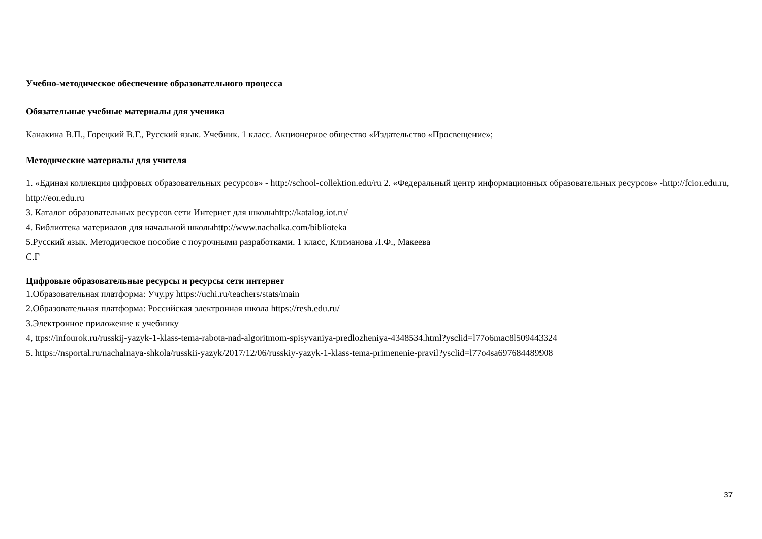Учебно-методическое обеспечение образовательного процесса
Обязательные учебные материалы для ученика
Канакина В.П., Горецкий В.Г., Русский язык. Учебник. 1 класс. Акционерное общество «Издательство «Просвещение»;
Методические материалы для учителя
1. «Единая коллекция цифровых образовательных ресурсов» - http://school-collektion.edu/ru 2. «Федеральный центр информационных образовательных ресурсов» -http://fcior.edu.ru, http://eor.edu.ru
3. Каталог образовательных ресурсов сети Интернет для школыhttp://katalog.iot.ru/
4. Библиотека материалов для начальной школыhttp://www.nachalka.com/biblioteka
5.Русский язык. Методическое пособие с поурочными разработками. 1 класс, Климанова Л.Ф., Макеева
С.Г
Цифровые образовательные ресурсы и ресурсы сети интернет
1.Образовательная платформа: Учу.ру https://uchi.ru/teachers/stats/main
2.Образовательная платформа: Российская электронная школа https://resh.edu.ru/
3.Электронное приложение к учебнику
4, ttps://infourok.ru/russkij-yazyk-1-klass-tema-rabota-nad-algoritmom-spisyvaniya-predlozheniya-4348534.html?ysclid=l77o6mac8l509443324
5. https://nsportal.ru/nachalnaya-shkola/russkii-yazyk/2017/12/06/russkiy-yazyk-1-klass-tema-primenenie-pravil?ysclid=l77o4sa697684489908
37